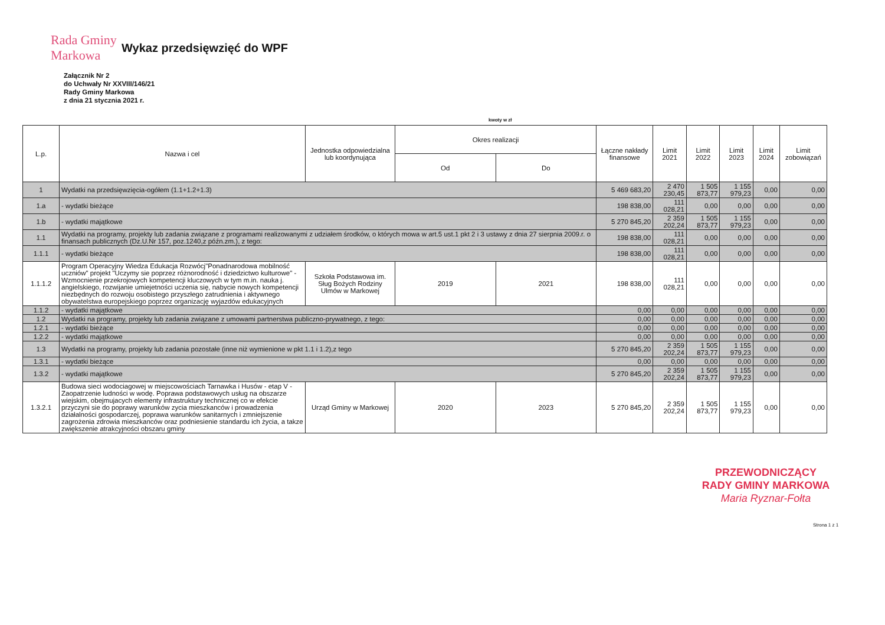Rada Gminy Markowa
Wykaz przedsięwzięć do WPF
Załącznik Nr 2
do Uchwały Nr XXVIII/146/21
Rady Gminy Markowa
z dnia 21 stycznia 2021 r.
kwoty w zł
| L.p. | Nazwa i cel | Jednostka odpowiedzialna lub koordynująca | Okres realizacji | | Łączne nakłady finansowe | Limit 2021 | Limit 2022 | Limit 2023 | Limit 2024 | Limit zobowiązań |
| --- | --- | --- | --- | --- | --- | --- | --- | --- | --- | --- |
| | | | Od | Do | | | | | | |
| 1 | Wydatki na przedsięwzięcia-ogółem (1.1+1.2+1.3) | | | | 5 469 683,20 | 2 470 230,45 | 1 505 873,77 | 1 155 979,23 | 0,00 | 0,00 |
| 1.a | - wydatki bieżące | | | | 198 838,00 | 111 028,21 | 0,00 | 0,00 | 0,00 | 0,00 |
| 1.b | - wydatki majątkowe | | | | 5 270 845,20 | 2 359 202,24 | 1 505 873,77 | 1 155 979,23 | 0,00 | 0,00 |
| 1.1 | Wydatki na programy, projekty lub zadania związane z programami realizowanymi z udziałem środków, o których mowa w art.5 ust.1 pkt 2 i 3 ustawy z dnia 27 sierpnia 2009.r. o finansach publicznych (Dz.U.Nr 157, poz.1240,z późn.zm.), z tego: | | | | 198 838,00 | 111 028,21 | 0,00 | 0,00 | 0,00 | 0,00 |
| 1.1.1 | - wydatki bieżące | | | | 198 838,00 | 111 028,21 | 0,00 | 0,00 | 0,00 | 0,00 |
| 1.1.1.2 | Program Operacyjny Wiedza Edukacja Rozwócj"Ponadnarodowa mobilność uczniów" projekt "Uczymy sie poprzez różnorodność i dziedzictwo kulturowe" - Wzmocnienie przekrojowych kompetencji kluczowych w tym m.in. nauka j. angielskiego, rozwijanie umiejetności uczenia się, nabycie nowych kompetencji niezbędnych do rozwoju osobistego przyszłego zatrudnienia i aktywnego obywatelstwa europejskiego poprzez organizację wyjazdów edukacyjnych | Szkoła Podstawowa im. Sług Bożych Rodziny Ulmów w Markowej | 2019 | 2021 | 198 838,00 | 111 028,21 | 0,00 | 0,00 | 0,00 | 0,00 |
| 1.1.2 | - wydatki majątkowe | | | | 0,00 | 0,00 | 0,00 | 0,00 | 0,00 | 0,00 |
| 1.2 | Wydatki na programy, projekty lub zadania związane z umowami partnerstwa publiczno-prywatnego, z tego: | | | | 0,00 | 0,00 | 0,00 | 0,00 | 0,00 | 0,00 |
| 1.2.1 | - wydatki bieżące | | | | 0,00 | 0,00 | 0,00 | 0,00 | 0,00 | 0,00 |
| 1.2.2 | - wydatki majątkowe | | | | 0,00 | 0,00 | 0,00 | 0,00 | 0,00 | 0,00 |
| 1.3 | Wydatki na programy, projekty lub zadania pozostałe (inne niż wymienione w pkt 1.1 i 1.2),z tego | | | | 5 270 845,20 | 2 359 202,24 | 1 505 873,77 | 1 155 979,23 | 0,00 | 0,00 |
| 1.3.1 | - wydatki bieżące | | | | 0,00 | 0,00 | 0,00 | 0,00 | 0,00 | 0,00 |
| 1.3.2 | - wydatki majątkowe | | | | 5 270 845,20 | 2 359 202,24 | 1 505 873,77 | 1 155 979,23 | 0,00 | 0,00 |
| 1.3.2.1 | Budowa sieci wodociagowej w miejscowościach Tarnawka i Husów - etap V - Zaopatrzenie ludności w wodę. Poprawa podstawowych usług na obszarze wiejskim, obejmujacych elementy infrastruktury technicznej co w efekcie przyczyni sie do poprawy warunków zycia mieszkanców i prowadzenia działalności gospodarczej, poprawa warunków sanitarnych i zmniejszenie zagrożenia zdrowia mieszkanców oraz podniesienie standardu ich życia, a takze zwiększenie atrakcyjności obszaru gminy | Urząd Gminy w Markowej | 2020 | 2023 | 5 270 845,20 | 2 359 202,24 | 1 505 873,77 | 1 155 979,23 | 0,00 | 0,00 |
PRZEWODNICZĄCY
RADY GMINY MARKOWA
Maria Ryznar-Fołta
Strona 1 z 1